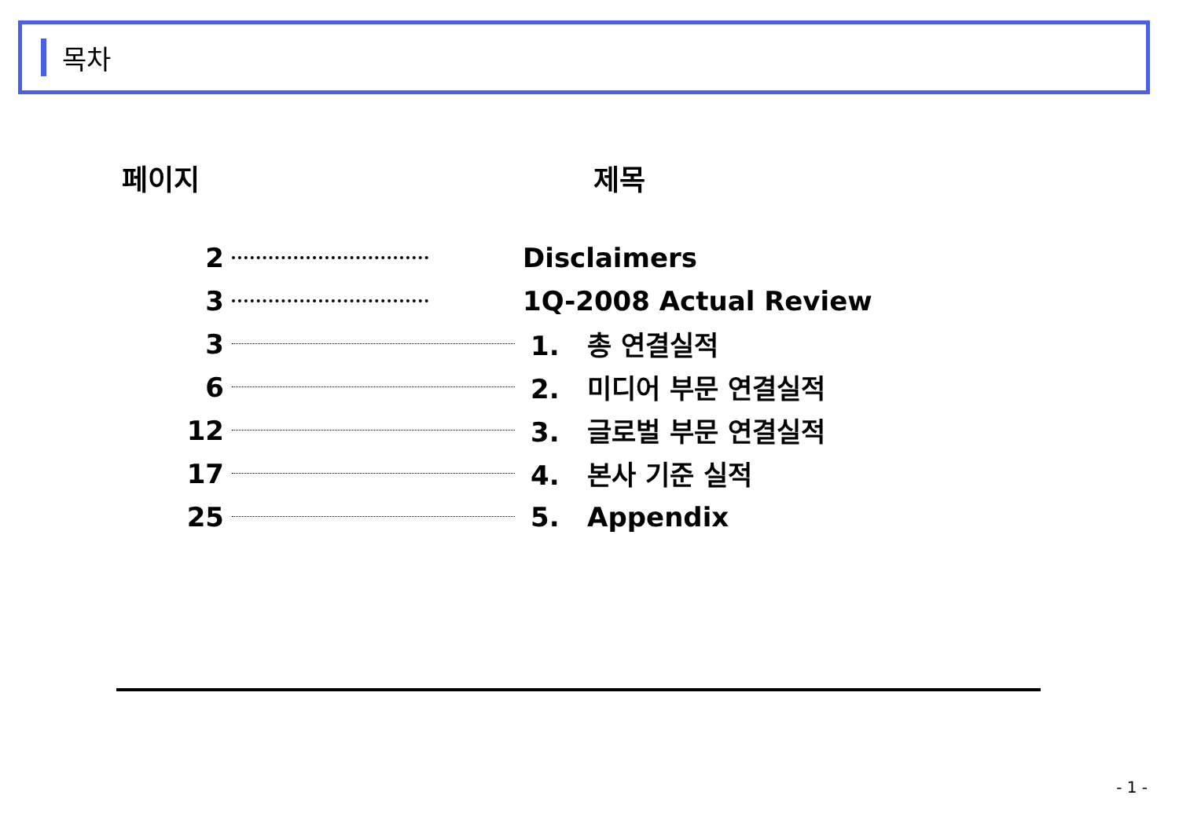목차
| 페이지 | 제목 | |
| --- | --- | --- |
| 2 | | Disclaimers |
| 3 | | 1Q-2008 Actual Review |
| 3 | | 1. 총 연결실적 |
| 6 | | 2. 미디어 부문 연결실적 |
| 12 | | 3. 글로벌 부문 연결실적 |
| 17 | | 4. 본사 기준 실적 |
| 25 | | 5. Appendix |
- 1 -